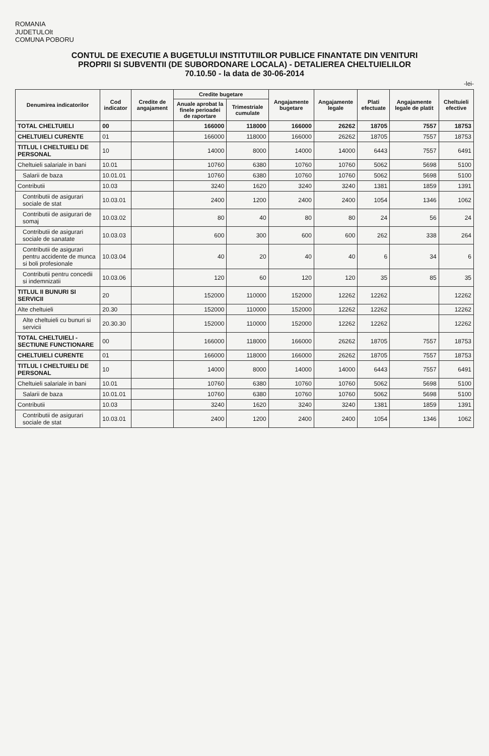ROMANIA
JUDETULOlt
COMUNA POBORU
CONTUL DE EXECUTIE A BUGETULUI INSTITUTIILOR PUBLICE FINANTATE DIN VENITURI
PROPRII SI SUBVENTII (DE SUBORDONARE LOCALA) - DETALIEREA CHELTUIELILOR
70.10.50 - la data de 30-06-2014
-lei-
| Denumirea indicatorilor | Cod indicator | Credite de angajament | Credite bugetare | | Angajamente bugetare | Angajamente legale | Plati efectuate | Angajamente legale de platit | Cheltuieli efective |
| --- | --- | --- | --- | --- | --- | --- | --- | --- | --- |
| | | | Anuale aprobat la finele perioadei de raportare | Trimestriale cumulate | | | | | |
| TOTAL CHELTUIELI | 00 | | 166000 | 118000 | 166000 | 26262 | 18705 | 7557 | 18753 |
| CHELTUIELI CURENTE | 01 | | 166000 | 118000 | 166000 | 26262 | 18705 | 7557 | 18753 |
| TITLUL I CHELTUIELI DE PERSONAL | 10 | | 14000 | 8000 | 14000 | 14000 | 6443 | 7557 | 6491 |
| Cheltuieli salariale in bani | 10.01 | | 10760 | 6380 | 10760 | 10760 | 5062 | 5698 | 5100 |
| Salarii de baza | 10.01.01 | | 10760 | 6380 | 10760 | 10760 | 5062 | 5698 | 5100 |
| Contributii | 10.03 | | 3240 | 1620 | 3240 | 3240 | 1381 | 1859 | 1391 |
| Contributii de asigurari sociale de stat | 10.03.01 | | 2400 | 1200 | 2400 | 2400 | 1054 | 1346 | 1062 |
| Contributii de asigurari de somaj | 10.03.02 | | 80 | 40 | 80 | 80 | 24 | 56 | 24 |
| Contributii de asigurari sociale de sanatate | 10.03.03 | | 600 | 300 | 600 | 600 | 262 | 338 | 264 |
| Contributii de asigurari pentru accidente de munca si boli profesionale | 10.03.04 | | 40 | 20 | 40 | 40 | 6 | 34 | 6 |
| Contributii pentru concedii si indemnizatii | 10.03.06 | | 120 | 60 | 120 | 120 | 35 | 85 | 35 |
| TITLUL II BUNURI SI SERVICII | 20 | | 152000 | 110000 | 152000 | 12262 | 12262 | | 12262 |
| Alte cheltuieli | 20.30 | | 152000 | 110000 | 152000 | 12262 | 12262 | | 12262 |
| Alte cheltuieli cu bunuri si servicii | 20.30.30 | | 152000 | 110000 | 152000 | 12262 | 12262 | | 12262 |
| TOTAL CHELTUIELI - SECTIUNE FUNCTIONARE | 00 | | 166000 | 118000 | 166000 | 26262 | 18705 | 7557 | 18753 |
| CHELTUIELI CURENTE | 01 | | 166000 | 118000 | 166000 | 26262 | 18705 | 7557 | 18753 |
| TITLUL I CHELTUIELI DE PERSONAL | 10 | | 14000 | 8000 | 14000 | 14000 | 6443 | 7557 | 6491 |
| Cheltuieli salariale in bani | 10.01 | | 10760 | 6380 | 10760 | 10760 | 5062 | 5698 | 5100 |
| Salarii de baza | 10.01.01 | | 10760 | 6380 | 10760 | 10760 | 5062 | 5698 | 5100 |
| Contributii | 10.03 | | 3240 | 1620 | 3240 | 3240 | 1381 | 1859 | 1391 |
| Contributii de asigurari sociale de stat | 10.03.01 | | 2400 | 1200 | 2400 | 2400 | 1054 | 1346 | 1062 |